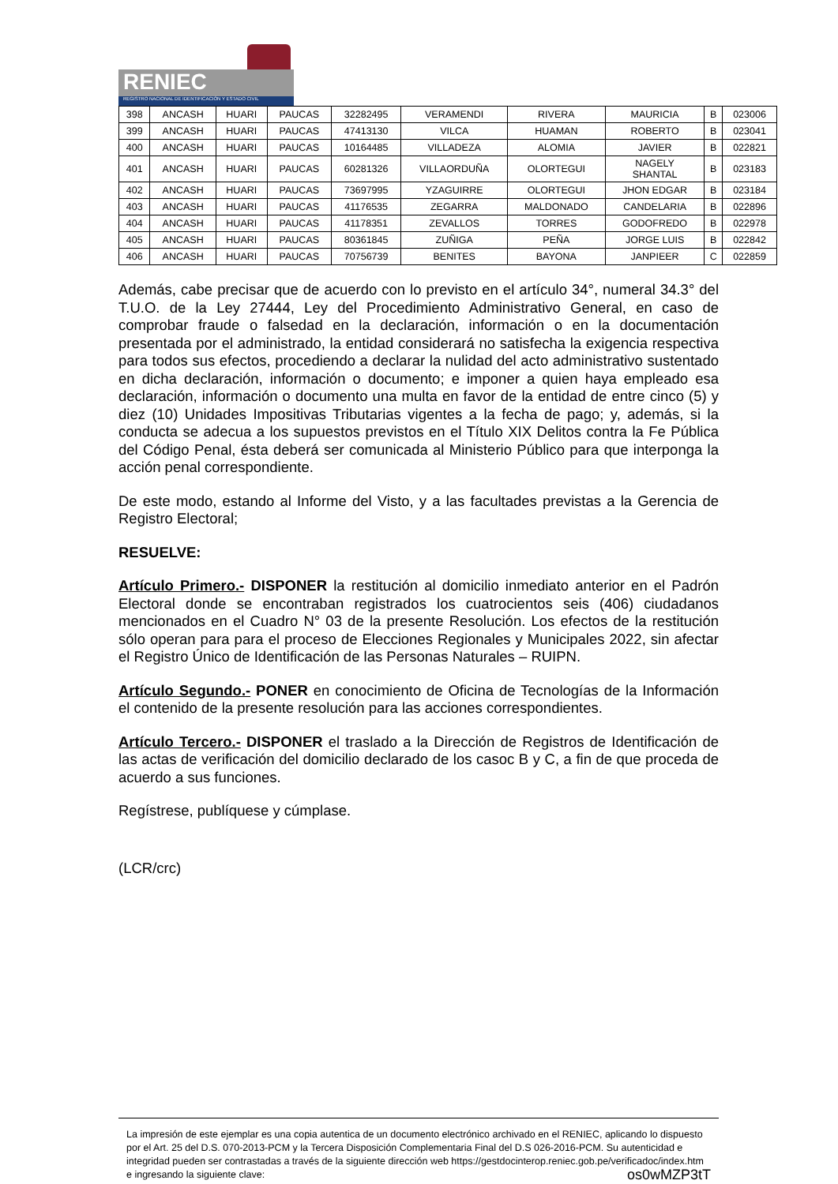RENIEC
REGISTRO NACIONAL DE IDENTIFICACIÓN Y ESTADO CIVIL
| 398 | ANCASH | HUARI | PAUCAS | 32282495 | VERAMENDI | RIVERA | MAURICIA | B | 023006 |
| 399 | ANCASH | HUARI | PAUCAS | 47413130 | VILCA | HUAMAN | ROBERTO | B | 023041 |
| 400 | ANCASH | HUARI | PAUCAS | 10164485 | VILLADEZA | ALOMIA | JAVIER | B | 022821 |
| 401 | ANCASH | HUARI | PAUCAS | 60281326 | VILLAORDUÑA | OLORTEGUI | NAGELY SHANTAL | B | 023183 |
| 402 | ANCASH | HUARI | PAUCAS | 73697995 | YZAGUIRRE | OLORTEGUI | JHON EDGAR | B | 023184 |
| 403 | ANCASH | HUARI | PAUCAS | 41176535 | ZEGARRA | MALDONADO | CANDELARIA | B | 022896 |
| 404 | ANCASH | HUARI | PAUCAS | 41178351 | ZEVALLOS | TORRES | GODOFREDO | B | 022978 |
| 405 | ANCASH | HUARI | PAUCAS | 80361845 | ZUÑIGA | PEÑA | JORGE LUIS | B | 022842 |
| 406 | ANCASH | HUARI | PAUCAS | 70756739 | BENITES | BAYONA | JANPIEER | C | 022859 |
Además, cabe precisar que de acuerdo con lo previsto en el artículo 34°, numeral 34.3° del T.U.O. de la Ley 27444, Ley del Procedimiento Administrativo General, en caso de comprobar fraude o falsedad en la declaración, información o en la documentación presentada por el administrado, la entidad considerará no satisfecha la exigencia respectiva para todos sus efectos, procediendo a declarar la nulidad del acto administrativo sustentado en dicha declaración, información o documento; e imponer a quien haya empleado esa declaración, información o documento una multa en favor de la entidad de entre cinco (5) y diez (10) Unidades Impositivas Tributarias vigentes a la fecha de pago; y, además, si la conducta se adecua a los supuestos previstos en el Título XIX Delitos contra la Fe Pública del Código Penal, ésta deberá ser comunicada al Ministerio Público para que interponga la acción penal correspondiente.
De este modo, estando al Informe del Visto, y a las facultades previstas a la Gerencia de Registro Electoral;
RESUELVE:
Artículo Primero.- DISPONER la restitución al domicilio inmediato anterior en el Padrón Electoral donde se encontraban registrados los cuatrocientos seis (406) ciudadanos mencionados en el Cuadro N° 03 de la presente Resolución. Los efectos de la restitución sólo operan para para el proceso de Elecciones Regionales y Municipales 2022, sin afectar el Registro Único de Identificación de las Personas Naturales – RUIPN.
Artículo Segundo.- PONER en conocimiento de Oficina de Tecnologías de la Información el contenido de la presente resolución para las acciones correspondientes.
Artículo Tercero.- DISPONER el traslado a la Dirección de Registros de Identificación de las actas de verificación del domicilio declarado de los casoc B y C, a fin de que proceda de acuerdo a sus funciones.
Regístrese, publíquese y cúmplase.
(LCR/crc)
La impresión de este ejemplar es una copia autentica de un documento electrónico archivado en el RENIEC, aplicando lo dispuesto por el Art. 25 del D.S. 070-2013-PCM y la Tercera Disposición Complementaria Final del D.S 026-2016-PCM. Su autenticidad e integridad pueden ser contrastadas a través de la siguiente dirección web https://gestdocinterop.reniec.gob.pe/verificadoc/index.htm e ingresando la siguiente clave: os0wMZP3tT